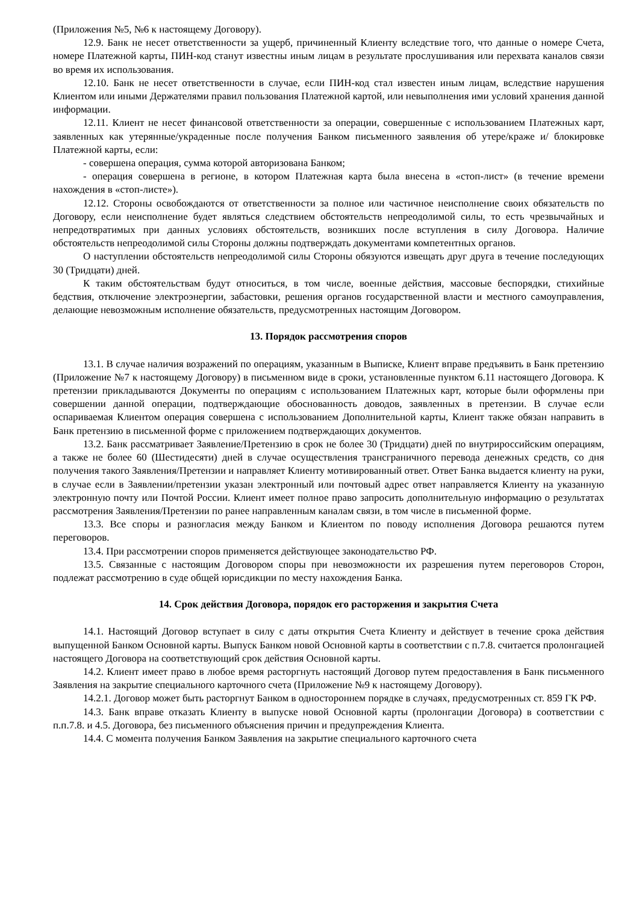(Приложения №5, №6 к настоящему Договору).
12.9. Банк не несет ответственности за ущерб, причиненный Клиенту вследствие того, что данные о номере Счета, номере Платежной карты, ПИН-код станут известны иным лицам в результате прослушивания или перехвата каналов связи во время их использования.
12.10. Банк не несет ответственности в случае, если ПИН-код стал известен иным лицам, вследствие нарушения Клиентом или иными Держателями правил пользования Платежной картой, или невыполнения ими условий хранения данной информации.
12.11. Клиент не несет финансовой ответственности за операции, совершенные с использованием Платежных карт, заявленных как утерянные/украденные после получения Банком письменного заявления об утере/краже и/ блокировке Платежной карты, если:
- совершена операция, сумма которой авторизована Банком;
- операция совершена в регионе, в котором Платежная карта была внесена в «стоп-лист» (в течение времени нахождения в «стоп-листе»).
12.12. Стороны освобождаются от ответственности за полное или частичное неисполнение своих обязательств по Договору, если неисполнение будет являться следствием обстоятельств непреодолимой силы, то есть чрезвычайных и непредотвратимых при данных условиях обстоятельств, возникших после вступления в силу Договора. Наличие обстоятельств непреодолимой силы Стороны должны подтверждать документами компетентных органов.
О наступлении обстоятельств непреодолимой силы Стороны обязуются извещать друг друга в течение последующих 30 (Тридцати) дней.
К таким обстоятельствам будут относиться, в том числе, военные действия, массовые беспорядки, стихийные бедствия, отключение электроэнергии, забастовки, решения органов государственной власти и местного самоуправления, делающие невозможным исполнение обязательств, предусмотренных настоящим Договором.
13. Порядок рассмотрения споров
13.1. В случае наличия возражений по операциям, указанным в Выписке, Клиент вправе предъявить в Банк претензию (Приложение №7 к настоящему Договору) в письменном виде в сроки, установленные пунктом 6.11 настоящего Договора. К претензии прикладываются Документы по операциям с использованием Платежных карт, которые были оформлены при совершении данной операции, подтверждающие обоснованность доводов, заявленных в претензии. В случае если оспариваемая Клиентом операция совершена с использованием Дополнительной карты, Клиент также обязан направить в Банк претензию в письменной форме с приложением подтверждающих документов.
13.2. Банк рассматривает Заявление/Претензию в срок не более 30 (Тридцати) дней по внутрироссийским операциям, а также не более 60 (Шестидесяти) дней в случае осуществления трансграничного перевода денежных средств, со дня получения такого Заявления/Претензии и направляет Клиенту мотивированный ответ. Ответ Банка выдается клиенту на руки, в случае если в Заявлении/претензии указан электронный или почтовый адрес ответ направляется Клиенту на указанную электронную почту или Почтой России. Клиент имеет полное право запросить дополнительную информацию о результатах рассмотрения Заявления/Претензии по ранее направленным каналам связи, в том числе в письменной форме.
13.3. Все споры и разногласия между Банком и Клиентом по поводу исполнения Договора решаются путем переговоров.
13.4. При рассмотрении споров применяется действующее законодательство РФ.
13.5. Связанные с настоящим Договором споры при невозможности их разрешения путем переговоров Сторон, подлежат рассмотрению в суде общей юрисдикции по месту нахождения Банка.
14. Срок действия Договора, порядок его расторжения и закрытия Счета
14.1. Настоящий Договор вступает в силу с даты открытия Счета Клиенту и действует в течение срока действия выпущенной Банком Основной карты. Выпуск Банком новой Основной карты в соответствии с п.7.8. считается пролонгацией настоящего Договора на соответствующий срок действия Основной карты.
14.2. Клиент имеет право в любое время расторгнуть настоящий Договор путем предоставления в Банк письменного Заявления на закрытие специального карточного счета (Приложение №9 к настоящему Договору).
14.2.1. Договор может быть расторгнут Банком в одностороннем порядке в случаях, предусмотренных ст. 859 ГК РФ.
14.3. Банк вправе отказать Клиенту в выпуске новой Основной карты (пролонгации Договора) в соответствии с п.п.7.8. и 4.5. Договора, без письменного объяснения причин и предупреждения Клиента.
14.4. С момента получения Банком Заявления на закрытие специального карточного счета